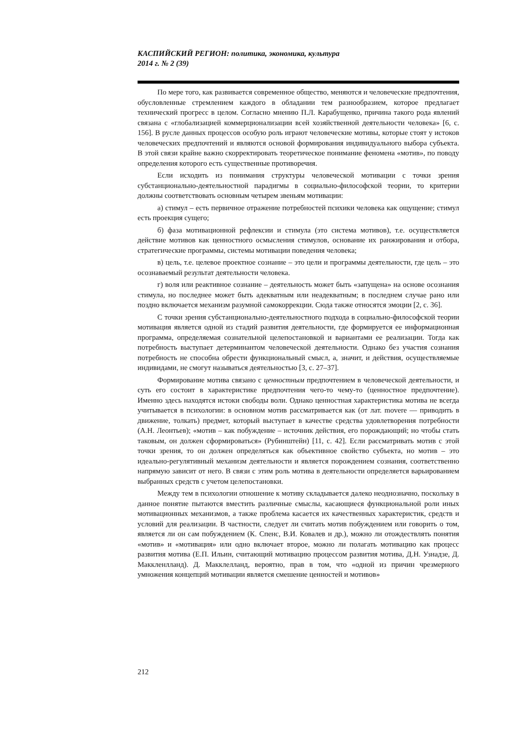КАСПИЙСКИЙ РЕГИОН: политика, экономика, культура
2014 г. № 2 (39)
По мере того, как развивается современное общество, меняются и человеческие предпочтения, обусловленные стремлением каждого в обладании тем разнообразием, которое предлагает технический прогресс в целом. Согласно мнению П.Л. Карабущенко, причина такого рода явлений связана с «глобализацией коммерционализации всей хозяйственной деятельности человека» [6, с. 156]. В русле данных процессов особую роль играют человеческие мотивы, которые стоят у истоков человеческих предпочтений и являются основой формирования индивидуального выбора субъекта. В этой связи крайне важно скорректировать теоретическое понимание феномена «мотив», по поводу определения которого есть существенные противоречия.
Если исходить из понимания структуры человеческой мотивации с точки зрения субстанционально-деятельностной парадигмы в социально-философской теории, то критерии должны соответствовать основным четырем звеньям мотивации:
а) стимул – есть первичное отражение потребностей психики человека как ощущение; стимул есть проекция сущего;
б) фаза мотивационной рефлексии и стимула (это система мотивов), т.е. осуществляется действие мотивов как ценностного осмысления стимулов, основание их ранжирования и отбора, стратегические программы, системы мотивации поведения человека;
в) цель, т.е. целевое проектное сознание – это цели и программы деятельности, где цель – это осознаваемый результат деятельности человека.
г) воля или реактивное сознание – деятельность может быть «запущена» на основе осознания стимула, но последнее может быть адекватным или неадекватным; в последнем случае рано или поздно включается механизм разумной самокоррекции. Сюда также относятся эмоции [2, с. 36].
С точки зрения субстанционально-деятельностного подхода в социально-философской теории мотивация является одной из стадий развития деятельности, где формируется ее информационная программа, определяемая сознательной целепостановкой и вариантами ее реализации. Тогда как потребность выступает детерминантом человеческой деятельности. Однако без участия сознания потребность не способна обрести функциональный смысл, а, значит, и действия, осуществляемые индивидами, не смогут называться деятельностью [3, с. 27–37].
Формирование мотива связано с ценностным предпочтением в человеческой деятельности, и суть его состоит в характеристике предпочтения чего-то чему-то (ценностное предпочтение). Именно здесь находятся истоки свободы воли. Однако ценностная характеристика мотива не всегда учитывается в психологии: в основном мотив рассматривается как (от лат. movere — приводить в движение, толкать) предмет, который выступает в качестве средства удовлетворения потребности (А.Н. Леонтьев); «мотив – как побуждение – источник действия, его порождающий; но чтобы стать таковым, он должен сформироваться» (Рубинштейн) [11, с. 42]. Если рассматривать мотив с этой точки зрения, то он должен определяться как объективное свойство субъекта, но мотив – это идеально-регулятивный механизм деятельности и является порождением сознания, соответственно напрямую зависит от него. В связи с этим роль мотива в деятельности определяется варьированием выбранных средств с учетом целепостановки.
Между тем в психологии отношение к мотиву складывается далеко неоднозначно, поскольку в данное понятие пытаются вместить различные смыслы, касающиеся функциональной роли иных мотивационных механизмов, а также проблема касается их качественных характеристик, средств и условий для реализации. В частности, следует ли считать мотив побуждением или говорить о том, является ли он сам побуждением (К. Спенс, В.И. Ковалев и др.), можно ли отождествлять понятия «мотив» и «мотивация» или одно включает второе, можно ли полагать мотивацию как процесс развития мотива (Е.П. Ильин, считающий мотивацию процессом развития мотива, Д.Н. Узнадзе, Д. Маккленлланд). Д. Макклелланд, вероятно, прав в том, что «одной из причин чрезмерного умножения концепций мотивации является смешение ценностей и мотивов»
212